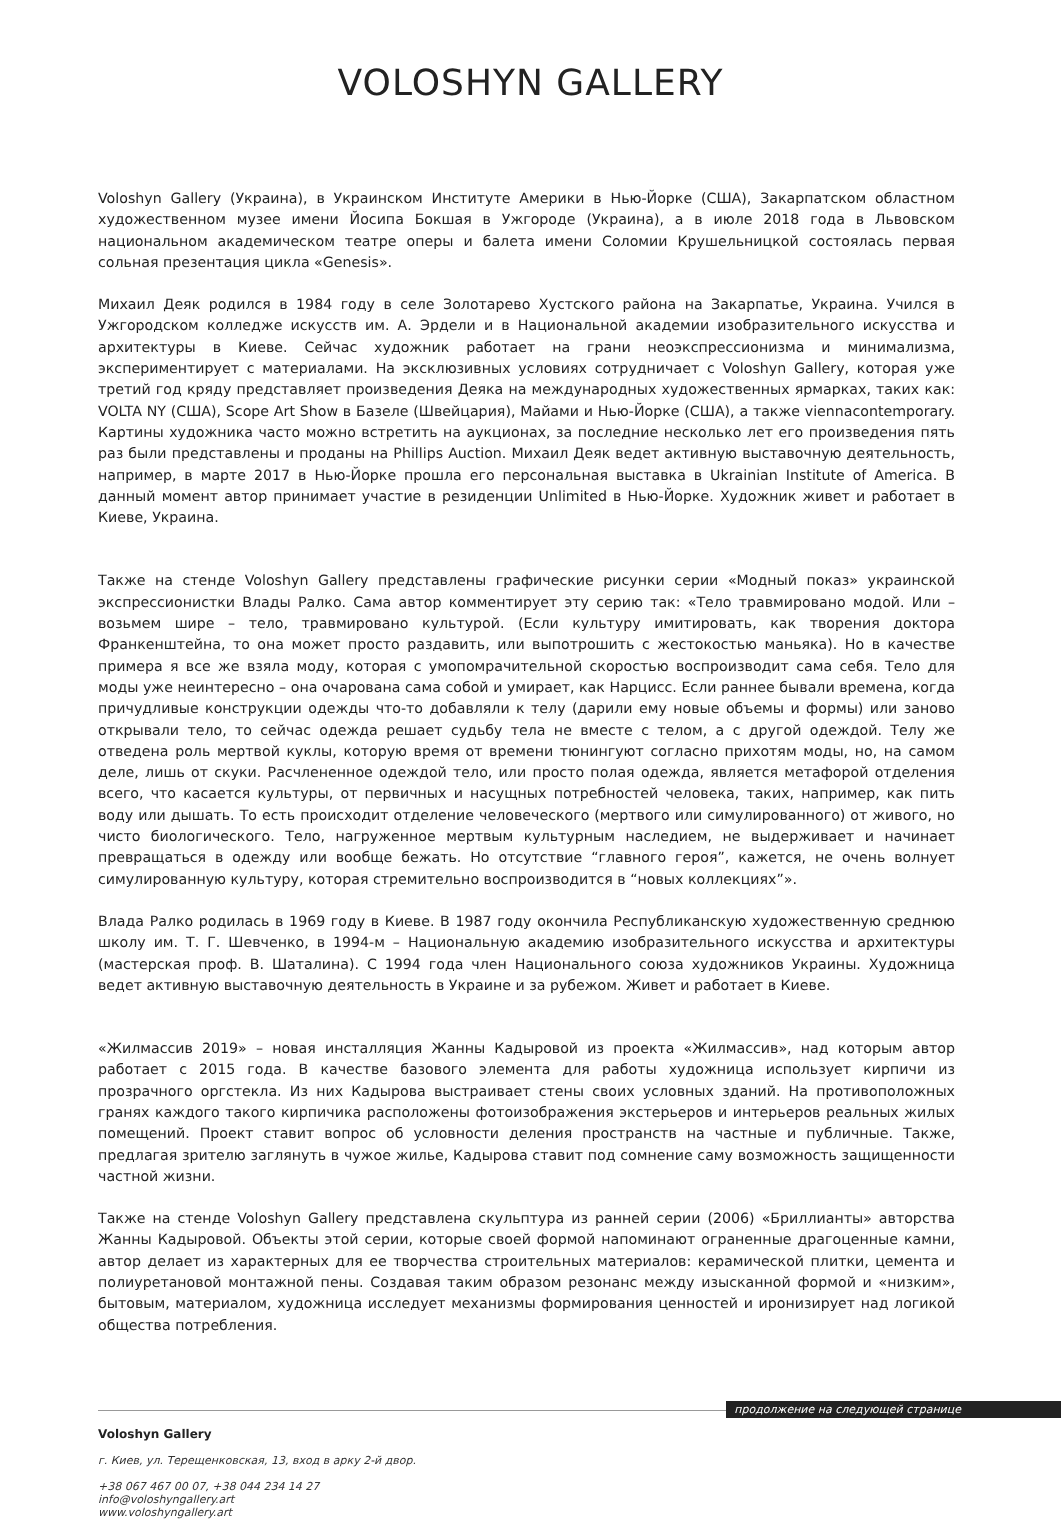VOLOSHYN GALLERY
Voloshyn Gallery (Украина), в Украинском Институте Америки в Нью-Йорке (США), Закарпатском областном художественном музее имени Йосипа Бокшая в Ужгороде (Украина), а в июле 2018 года в Львовском национальном академическом театре оперы и балета имени Соломии Крушельницкой состоялась первая сольная презентация цикла «Genesis».
Михаил Деяк родился в 1984 году в селе Золотарево Хустского района на Закарпатье, Украина. Учился в Ужгородском колледже искусств им. А. Эрдели и в Национальной академии изобразительного искусства и архитектуры в Киеве. Сейчас художник работает на грани неоэкспрессионизма и минимализма, экспериментирует с материалами. На эксклюзивных условиях сотрудничает с Voloshyn Gallery, которая уже третий год кряду представляет произведения Деяка на международных художественных ярмарках, таких как: VOLTA NY (США), Scope Art Show в Базеле (Швейцария), Майами и Нью-Йорке (США), а также viennacontemporary. Картины художника часто можно встретить на аукционах, за последние несколько лет его произведения пять раз были представлены и проданы на Phillips Auction. Михаил Деяк ведет активную выставочную деятельность, например, в марте 2017 в Нью-Йорке прошла его персональная выставка в Ukrainian Institute of America. В данный момент автор принимает участие в резиденции Unlimited в Нью-Йорке. Художник живет и работает в Киеве, Украина.
Также на стенде Voloshyn Gallery представлены графические рисунки серии «Модный показ» украинской экспрессионистки Влады Ралко. Сама автор комментирует эту серию так: «Тело травмировано модой. Или – возьмем шире – тело, травмировано культурой. (Если культуру имитировать, как творения доктора Франкенштейна, то она может просто раздавить, или выпотрошить с жестокостью маньяка). Но в качестве примера я все же взяла моду, которая с умопомрачительной скоростью воспроизводит сама себя. Тело для моды уже неинтересно – она очарована сама собой и умирает, как Нарцисс. Если раннее бывали времена, когда причудливые конструкции одежды что-то добавляли к телу (дарили ему новые объемы и формы) или заново открывали тело, то сейчас одежда решает судьбу тела не вместе с телом, а с другой одеждой. Телу же отведена роль мертвой куклы, которую время от времени тюнингуют согласно прихотям моды, но, на самом деле, лишь от скуки. Расчлененное одеждой тело, или просто полая одежда, является метафорой отделения всего, что касается культуры, от первичных и насущных потребностей человека, таких, например, как пить воду или дышать. То есть происходит отделение человеческого (мертвого или симулированного) от живого, но чисто биологического. Тело, нагруженное мертвым культурным наследием, не выдерживает и начинает превращаться в одежду или вообще бежать. Но отсутствие “главного героя”, кажется, не очень волнует симулированную культуру, которая стремительно воспроизводится в “новых коллекциях”».
Влада Ралко родилась в 1969 году в Киеве. В 1987 году окончила Республиканскую художественную среднюю школу им. Т. Г. Шевченко, в 1994-м – Национальную академию изобразительного искусства и архитектуры (мастерская проф. В. Шаталина). С 1994 года член Национального союза художников Украины. Художница ведет активную выставочную деятельность в Украине и за рубежом. Живет и работает в Киеве.
«Жилмассив 2019» – новая инсталляция Жанны Кадыровой из проекта «Жилмассив», над которым автор работает с 2015 года. В качестве базового элемента для работы художница использует кирпичи из прозрачного оргстекла. Из них Кадырова выстраивает стены своих условных зданий. На противоположных гранях каждого такого кирпичика расположены фотоизображения экстерьеров и интерьеров реальных жилых помещений. Проект ставит вопрос об условности деления пространств на частные и публичные. Также, предлагая зрителю заглянуть в чужое жилье, Кадырова ставит под сомнение саму возможность защищенности частной жизни.
Также на стенде Voloshyn Gallery представлена скульптура из ранней серии (2006) «Бриллианты» авторства Жанны Кадыровой. Объекты этой серии, которые своей формой напоминают ограненные драгоценные камни, автор делает из характерных для ее творчества строительных материалов: керамической плитки, цемента и полиуретановой монтажной пены. Создавая таким образом резонанс между изысканной формой и «низким», бытовым, материалом, художница исследует механизмы формирования ценностей и иронизирует над логикой общества потребления.
продолжение на следующей странице
Voloshyn Gallery
г. Киев, ул. Терещенковская, 13, вход в арку 2-й двор.
+38 067 467 00 07, +38 044 234 14 27
info@voloshyngallery.art
www.voloshyngallery.art